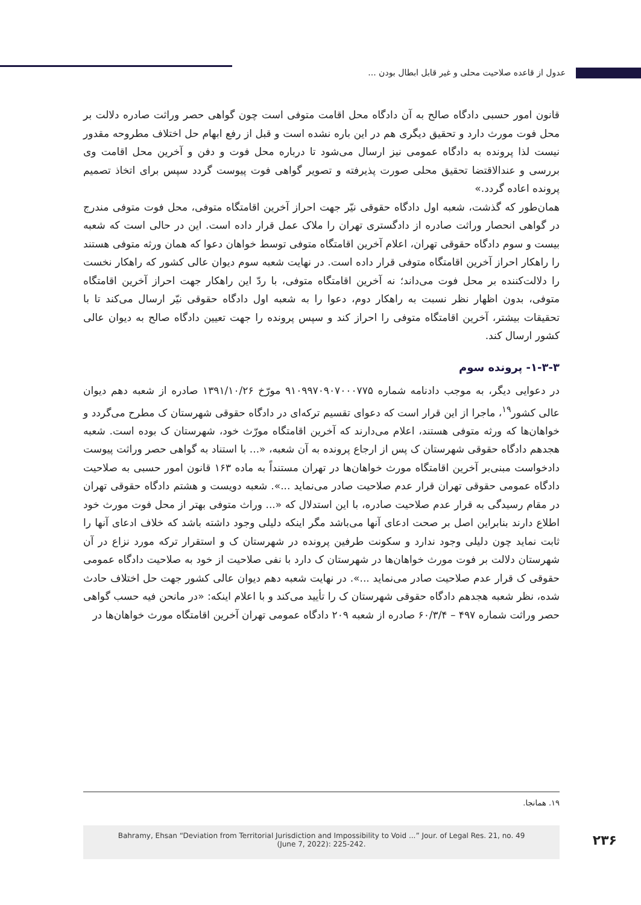عدول از قاعده صلاحیت محلی و غیر قابل ابطال بودن ...
قانون امور حسبی دادگاه صالح به آن دادگاه محل اقامت متوفی است چون گواهی حصر وراثت صادره دلالت بر محل فوت مورث دارد و تحقیق دیگری هم در این باره نشده است و قبل از رفع ابهام حل اختلاف مطروحه مقدور نیست لذا پرونده به دادگاه عمومی نیز ارسال می‌شود تا درباره محل فوت و دفن و آخرین محل اقامت وی بررسی و عندالاقتضا تحقیق محلی صورت پذیرفته و تصویر گواهی فوت پیوست گردد سپس برای اتخاذ تصمیم پرونده اعاده گردد.»
همان‌طور که گذشت، شعبه اول دادگاه حقوقی نیّر جهت احراز آخرین اقامتگاه متوفی، محل فوت متوفی مندرج در گواهی انحصار وراثت صادره از دادگستری تهران را ملاک عمل قرار داده است. این در حالی است که شعبه بیست و سوم دادگاه حقوقی تهران، اعلام آخرین اقامتگاه متوفی توسط خواهان دعوا که همان ورثه متوفی هستند را راهکار احراز آخرین اقامتگاه متوفی قرار داده است. در نهایت شعبه سوم دیوان عالی کشور که راهکار نخست را دلالت‌کننده بر محل فوت می‌داند؛ نه آخرین اقامتگاه متوفی، با ردّ این راهکار جهت احراز آخرین اقامتگاه متوفی، بدون اظهار نظر نسبت به راهکار دوم، دعوا را به شعبه اول دادگاه حقوقی نیّر ارسال می‌کند تا با تحقیقات بیشتر، آخرین اقامتگاه متوفی را احراز کند و سپس پرونده را جهت تعیین دادگاه صالح به دیوان عالی کشور ارسال کند.
۱-۳-۳- پرونده سوم
در دعوایی دیگر، به موجب دادنامه شماره ۹۱۰۹۹۷۰۹۰۷۰۰۰۷۷۵ مورّخ ۱۳۹۱/۱۰/۲۶ صادره از شعبه دهم دیوان عالی کشور<sup>۱۹</sup>، ماجرا از این قرار است که دعوای تقسیم ترکه‌ای در دادگاه حقوقی شهرستان ک مطرح می‌گردد و خواهان‌ها که ورثه متوفی هستند، اعلام می‌دارند که آخرین اقامتگاه مورّث خود، شهرستان ک بوده است. شعبه هجدهم دادگاه حقوقی شهرستان ک پس از ارجاع پرونده به آن شعبه، «... با استناد به گواهی حصر وراثت پیوست دادخواست مبنی‌بر آخرین اقامتگاه مورث خواهان‌ها در تهران مستنداً به ماده ۱۶۳ قانون امور حسبی به صلاحیت دادگاه عمومی حقوقی تهران قرار عدم صلاحیت صادر می‌نماید ...». شعبه دویست و هشتم دادگاه حقوقی تهران در مقام رسیدگی به قرار عدم صلاحیت صادره، با این استدلال که «... وراث متوفی بهتر از محل فوت مورث خود اطلاع دارند بنابراین اصل بر صحت ادعای آنها می‌باشد مگر اینکه دلیلی وجود داشته باشد که خلاف ادعای آنها را ثابت نماید چون دلیلی وجود ندارد و سکونت طرفین پرونده در شهرستان ک و استقرار ترکه مورد نزاع در آن شهرستان دلالت بر فوت مورث خواهان‌ها در شهرستان ک دارد با نفی صلاحیت از خود به صلاحیت دادگاه عمومی حقوقی ک قرار عدم صلاحیت صادر می‌نماید ...». در نهایت شعبه دهم دیوان عالی کشور جهت حل اختلاف حادث شده، نظر شعبه هجدهم دادگاه حقوقی شهرستان ک را تأیید می‌کند و با اعلام اینکه: «در مانحن فیه حسب گواهی حصر وراثت شماره ۴۹۷ – ۶۰/۳/۴ صادره از شعبه ۲۰۹ دادگاه عمومی تهران آخرین اقامتگاه مورث خواهان‌ها در
۱۹. همانجا.
Bahramy, Ehsan “Deviation from Territorial Jurisdiction and Impossibility to Void ...” Jour. of Legal Res. 21, no. 49
(June 7, 2022): 225-242.
۲۳۶